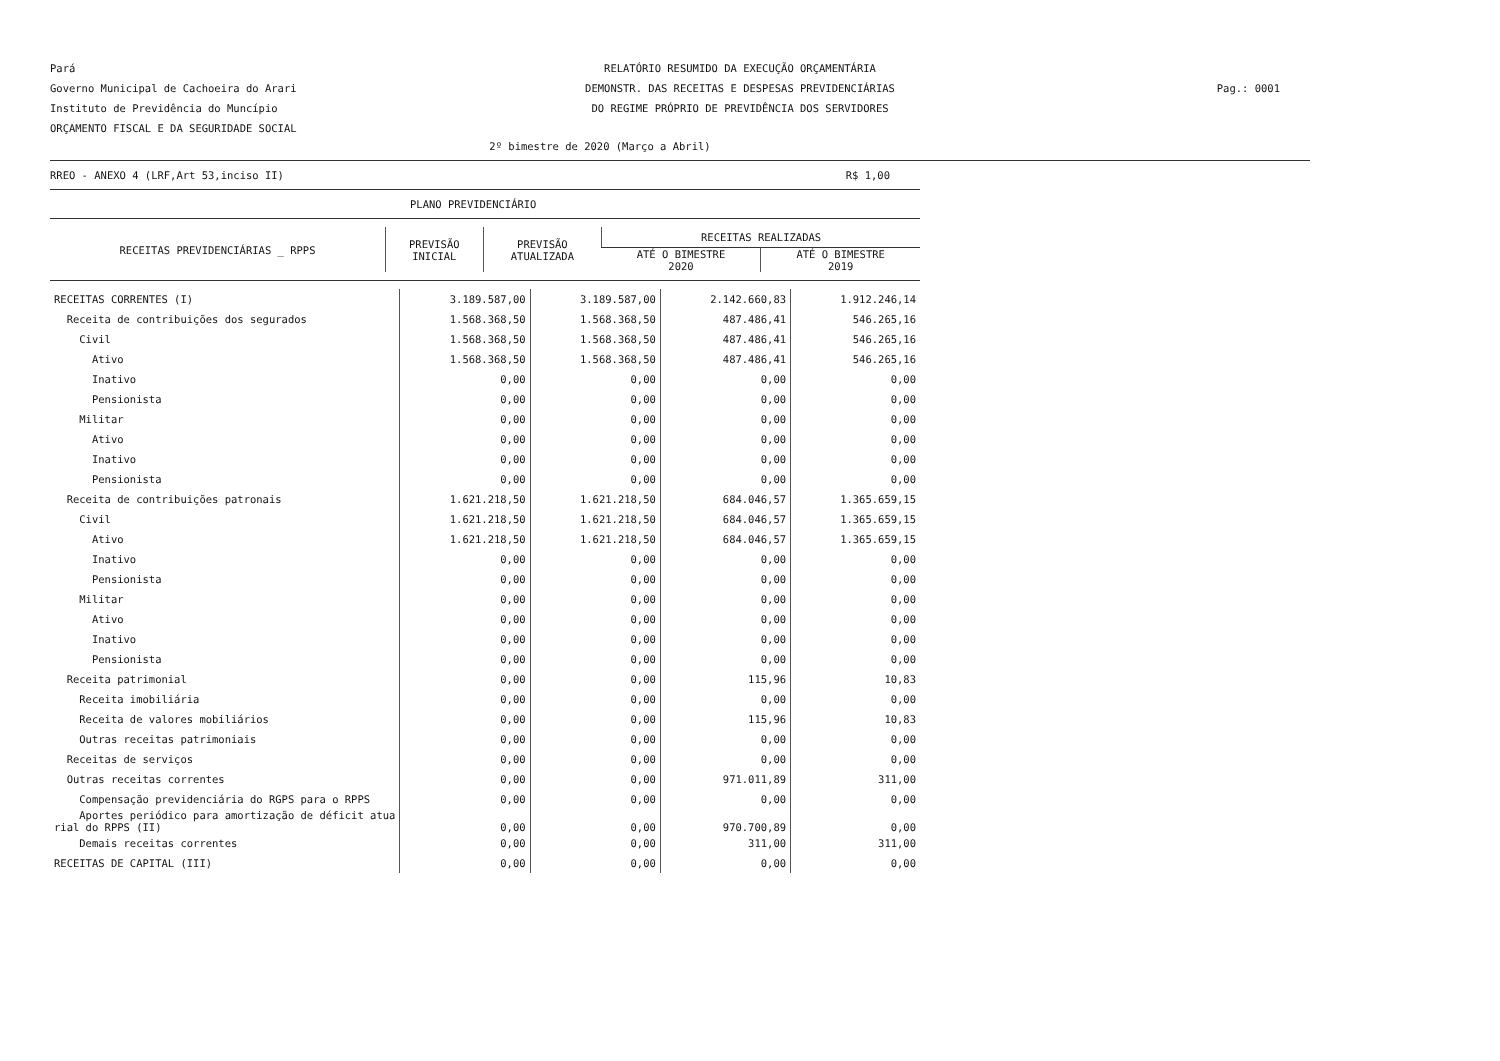Pará
Governo Municipal de Cachoeira do Arari
Instituto de Previdência do Muncípio
ORÇAMENTO FISCAL E DA SEGURIDADE SOCIAL
RELATÓRIO RESUMIDO DA EXECUÇÃO ORÇAMENTÁRIA
DEMONSTR. DAS RECEITAS E DESPESAS PREVIDENCIÁRIAS
DO REGIME PRÓPRIO DE PREVIDÊNCIA DOS SERVIDORES
Pag.: 0001
2º bimestre de 2020 (Março a Abril)
RREO - ANEXO 4 (LRF,Art 53,inciso II) R$ 1,00
PLANO PREVIDENCIÁRIO
| RECEITAS PREVIDENCIÁRIAS _ RPPS | PREVISÃO INICIAL | PREVISÃO ATUALIZADA | RECEITAS REALIZADAS | |
| --- | --- | --- | --- | --- |
| | | | ATÉ O BIMESTRE 2020 | ATÉ O BIMESTRE 2019 |
| RECEITAS CORRENTES (I) | 3.189.587,00 | 3.189.587,00 | 2.142.660,83 | 1.912.246,14 |
| Receita de contribuições dos segurados | 1.568.368,50 | 1.568.368,50 | 487.486,41 | 546.265,16 |
| Civil | 1.568.368,50 | 1.568.368,50 | 487.486,41 | 546.265,16 |
| Ativo | 1.568.368,50 | 1.568.368,50 | 487.486,41 | 546.265,16 |
| Inativo | 0,00 | 0,00 | 0,00 | 0,00 |
| Pensionista | 0,00 | 0,00 | 0,00 | 0,00 |
| Militar | 0,00 | 0,00 | 0,00 | 0,00 |
| Ativo | 0,00 | 0,00 | 0,00 | 0,00 |
| Inativo | 0,00 | 0,00 | 0,00 | 0,00 |
| Pensionista | 0,00 | 0,00 | 0,00 | 0,00 |
| Receita de contribuições patronais | 1.621.218,50 | 1.621.218,50 | 684.046,57 | 1.365.659,15 |
| Civil | 1.621.218,50 | 1.621.218,50 | 684.046,57 | 1.365.659,15 |
| Ativo | 1.621.218,50 | 1.621.218,50 | 684.046,57 | 1.365.659,15 |
| Inativo | 0,00 | 0,00 | 0,00 | 0,00 |
| Pensionista | 0,00 | 0,00 | 0,00 | 0,00 |
| Militar | 0,00 | 0,00 | 0,00 | 0,00 |
| Ativo | 0,00 | 0,00 | 0,00 | 0,00 |
| Inativo | 0,00 | 0,00 | 0,00 | 0,00 |
| Pensionista | 0,00 | 0,00 | 0,00 | 0,00 |
| Receita patrimonial | 0,00 | 0,00 | 115,96 | 10,83 |
| Receita imobiliária | 0,00 | 0,00 | 0,00 | 0,00 |
| Receita de valores mobiliários | 0,00 | 0,00 | 115,96 | 10,83 |
| Outras receitas patrimoniais | 0,00 | 0,00 | 0,00 | 0,00 |
| Receitas de serviços | 0,00 | 0,00 | 0,00 | 0,00 |
| Outras receitas correntes | 0,00 | 0,00 | 971.011,89 | 311,00 |
| Compensação previdenciária do RGPS para o RPPS | 0,00 | 0,00 | 0,00 | 0,00 |
| Aportes periódico para amortização de déficit atua rial do RPPS (II) | 0,00 | 0,00 | 970.700,89 | 0,00 |
| Demais receitas correntes | 0,00 | 0,00 | 311,00 | 311,00 |
| RECEITAS DE CAPITAL (III) | 0,00 | 0,00 | 0,00 | 0,00 |